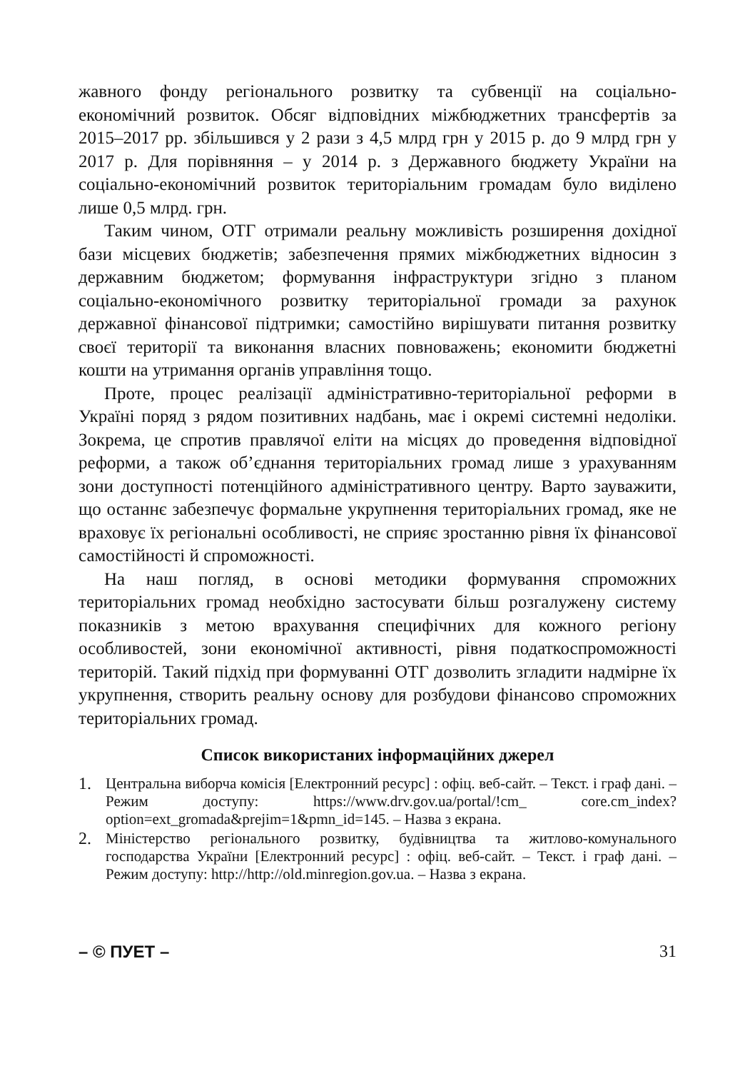жавного фонду регіонального розвитку та субвенції на соціально-економічний розвиток. Обсяг відповідних міжбюджетних трансфертів за 2015–2017 рр. збільшився у 2 рази з 4,5 млрд грн у 2015 р. до 9 млрд грн у 2017 р. Для порівняння – у 2014 р. з Державного бюджету України на соціально-економічний розвиток територіальним громадам було виділено лише 0,5 млрд. грн.
Таким чином, ОТГ отримали реальну можливість розширення дохідної бази місцевих бюджетів; забезпечення прямих міжбюджетних відносин з державним бюджетом; формування інфраструктури згідно з планом соціально-економічного розвитку територіальної громади за рахунок державної фінансової підтримки; самостійно вирішувати питання розвитку своєї території та виконання власних повноважень; економити бюджетні кошти на утримання органів управління тощо.
Проте, процес реалізації адміністративно-територіальної реформи в Україні поряд з рядом позитивних надбань, має і окремі системні недоліки. Зокрема, це спротив правлячої еліти на місцях до проведення відповідної реформи, а також об’єднання територіальних громад лише з урахуванням зони доступності потенційного адміністративного центру. Варто зауважити, що останнє забезпечує формальне укрупнення територіальних громад, яке не враховує їх регіональні особливості, не сприяє зростанню рівня їх фінансової самостійності й спроможності.
На наш погляд, в основі методики формування спроможних територіальних громад необхідно застосувати більш розгалужену систему показників з метою врахування специфічних для кожного регіону особливостей, зони економічної активності, рівня податкоспроможності територій. Такий підхід при формуванні ОТГ дозволить згладити надмірне їх укрупнення, створить реальну основу для розбудови фінансово спроможних територіальних громад.
Список використаних інформаційних джерел
1. Центральна виборча комісія [Електронний ресурс] : офіц. веб-сайт. – Текст. і граф дані. – Режим доступу: https://www.drv.gov.ua/portal/!cm_ core.cm_index?option=ext_gromada&prejim=1&pmn_id=145. – Назва з екрана.
2. Міністерство регіонального розвитку, будівництва та житлово-комунального господарства України [Електронний ресурс] : офіц. веб-сайт. – Текст. і граф дані. – Режим доступу: http://http://old.minregion.gov.ua. – Назва з екрана.
– © ПУЕТ – 31